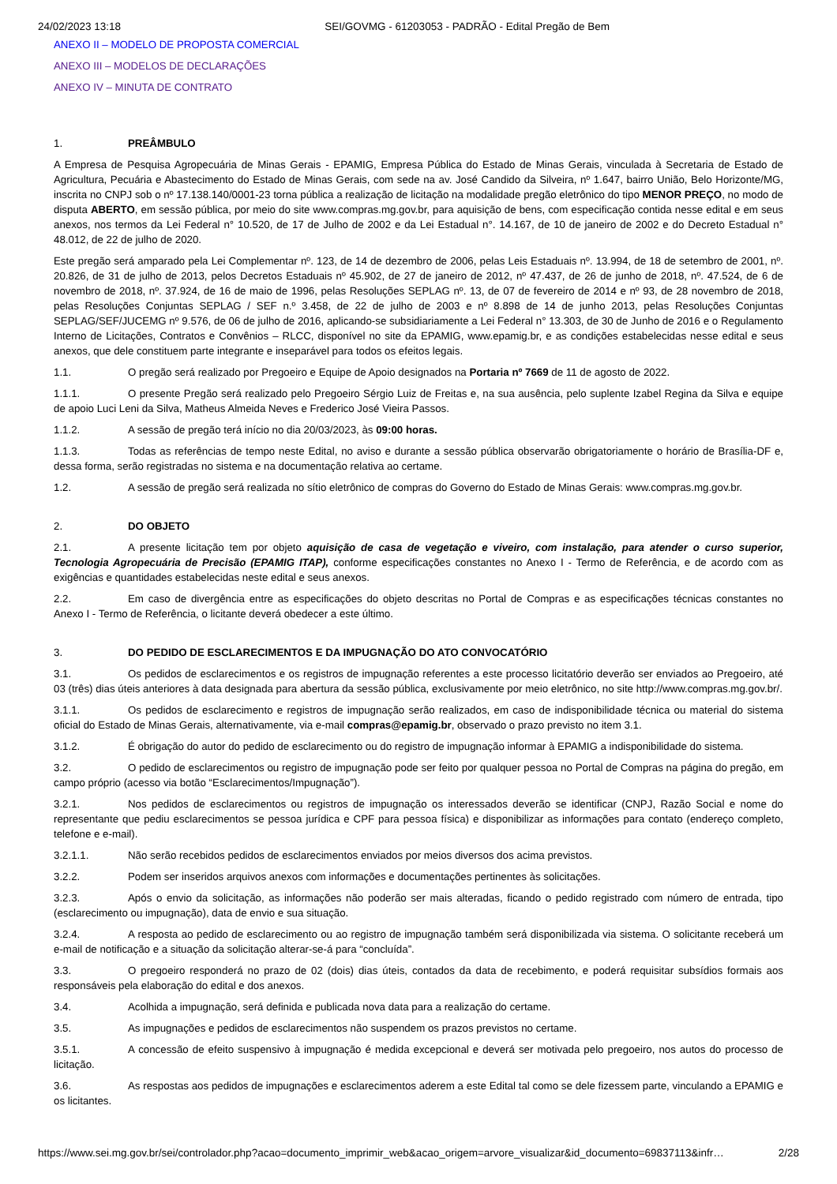24/02/2023 13:18 SEI/GOVMG - 61203053 - PADRÃO - Edital Pregão de Bem
ANEXO II – MODELO DE PROPOSTA COMERCIAL
ANEXO III – MODELOS DE DECLARAÇÕES
ANEXO IV – MINUTA DE CONTRATO
1. PREÂMBULO
A Empresa de Pesquisa Agropecuária de Minas Gerais - EPAMIG, Empresa Pública do Estado de Minas Gerais, vinculada à Secretaria de Estado de Agricultura, Pecuária e Abastecimento do Estado de Minas Gerais, com sede na av. José Candido da Silveira, nº 1.647, bairro União, Belo Horizonte/MG, inscrita no CNPJ sob o nº 17.138.140/0001-23 torna pública a realização de licitação na modalidade pregão eletrônico do tipo MENOR PREÇO, no modo de disputa ABERTO, em sessão pública, por meio do site www.compras.mg.gov.br, para aquisição de bens, com especificação contida nesse edital e em seus anexos, nos termos da Lei Federal n° 10.520, de 17 de Julho de 2002 e da Lei Estadual n°. 14.167, de 10 de janeiro de 2002 e do Decreto Estadual n° 48.012, de 22 de julho de 2020.
Este pregão será amparado pela Lei Complementar nº. 123, de 14 de dezembro de 2006, pelas Leis Estaduais nº. 13.994, de 18 de setembro de 2001, nº. 20.826, de 31 de julho de 2013, pelos Decretos Estaduais nº 45.902, de 27 de janeiro de 2012, nº 47.437, de 26 de junho de 2018, nº. 47.524, de 6 de novembro de 2018, nº. 37.924, de 16 de maio de 1996, pelas Resoluções SEPLAG nº. 13, de 07 de fevereiro de 2014 e nº 93, de 28 novembro de 2018, pelas Resoluções Conjuntas SEPLAG / SEF n.º 3.458, de 22 de julho de 2003 e nº 8.898 de 14 de junho 2013, pelas Resoluções Conjuntas SEPLAG/SEF/JUCEMG nº 9.576, de 06 de julho de 2016, aplicando-se subsidiariamente a Lei Federal n° 13.303, de 30 de Junho de 2016 e o Regulamento Interno de Licitações, Contratos e Convênios – RLCC, disponível no site da EPAMIG, www.epamig.br, e as condições estabelecidas nesse edital e seus anexos, que dele constituem parte integrante e inseparável para todos os efeitos legais.
1.1. O pregão será realizado por Pregoeiro e Equipe de Apoio designados na Portaria nº 7669 de 11 de agosto de 2022.
1.1.1. O presente Pregão será realizado pelo Pregoeiro Sérgio Luiz de Freitas e, na sua ausência, pelo suplente Izabel Regina da Silva e equipe de apoio Luci Leni da Silva, Matheus Almeida Neves e Frederico José Vieira Passos.
1.1.2. A sessão de pregão terá início no dia 20/03/2023, às 09:00 horas.
1.1.3. Todas as referências de tempo neste Edital, no aviso e durante a sessão pública observarão obrigatoriamente o horário de Brasília-DF e, dessa forma, serão registradas no sistema e na documentação relativa ao certame.
1.2. A sessão de pregão será realizada no sítio eletrônico de compras do Governo do Estado de Minas Gerais: www.compras.mg.gov.br.
2. DO OBJETO
2.1. A presente licitação tem por objeto aquisição de casa de vegetação e viveiro, com instalação, para atender o curso superior, Tecnologia Agropecuária de Precisão (EPAMIG ITAP), conforme especificações constantes no Anexo I - Termo de Referência, e de acordo com as exigências e quantidades estabelecidas neste edital e seus anexos.
2.2. Em caso de divergência entre as especificações do objeto descritas no Portal de Compras e as especificações técnicas constantes no Anexo I - Termo de Referência, o licitante deverá obedecer a este último.
3. DO PEDIDO DE ESCLARECIMENTOS E DA IMPUGNAÇÃO DO ATO CONVOCATÓRIO
3.1. Os pedidos de esclarecimentos e os registros de impugnação referentes a este processo licitatório deverão ser enviados ao Pregoeiro, até 03 (três) dias úteis anteriores à data designada para abertura da sessão pública, exclusivamente por meio eletrônico, no site http://www.compras.mg.gov.br/.
3.1.1. Os pedidos de esclarecimento e registros de impugnação serão realizados, em caso de indisponibilidade técnica ou material do sistema oficial do Estado de Minas Gerais, alternativamente, via e-mail compras@epamig.br, observado o prazo previsto no item 3.1.
3.1.2. É obrigação do autor do pedido de esclarecimento ou do registro de impugnação informar à EPAMIG a indisponibilidade do sistema.
3.2. O pedido de esclarecimentos ou registro de impugnação pode ser feito por qualquer pessoa no Portal de Compras na página do pregão, em campo próprio (acesso via botão “Esclarecimentos/Impugnação”).
3.2.1. Nos pedidos de esclarecimentos ou registros de impugnação os interessados deverão se identificar (CNPJ, Razão Social e nome do representante que pediu esclarecimentos se pessoa jurídica e CPF para pessoa física) e disponibilizar as informações para contato (endereço completo, telefone e e-mail).
3.2.1.1. Não serão recebidos pedidos de esclarecimentos enviados por meios diversos dos acima previstos.
3.2.2. Podem ser inseridos arquivos anexos com informações e documentações pertinentes às solicitações.
3.2.3. Após o envio da solicitação, as informações não poderão ser mais alteradas, ficando o pedido registrado com número de entrada, tipo (esclarecimento ou impugnação), data de envio e sua situação.
3.2.4. A resposta ao pedido de esclarecimento ou ao registro de impugnação também será disponibilizada via sistema. O solicitante receberá um e-mail de notificação e a situação da solicitação alterar-se-á para “concluída”.
3.3. O pregoeiro responderá no prazo de 02 (dois) dias úteis, contados da data de recebimento, e poderá requisitar subsídios formais aos responsáveis pela elaboração do edital e dos anexos.
3.4. Acolhida a impugnação, será definida e publicada nova data para a realização do certame.
3.5. As impugnações e pedidos de esclarecimentos não suspendem os prazos previstos no certame.
3.5.1. A concessão de efeito suspensivo à impugnação é medida excepcional e deverá ser motivada pelo pregoeiro, nos autos do processo de licitação.
3.6. As respostas aos pedidos de impugnações e esclarecimentos aderem a este Edital tal como se dele fizessem parte, vinculando a EPAMIG e os licitantes.
https://www.sei.mg.gov.br/sei/controlador.php?acao=documento_imprimir_web&acao_origem=arvore_visualizar&id_documento=69837113&infr… 2/28